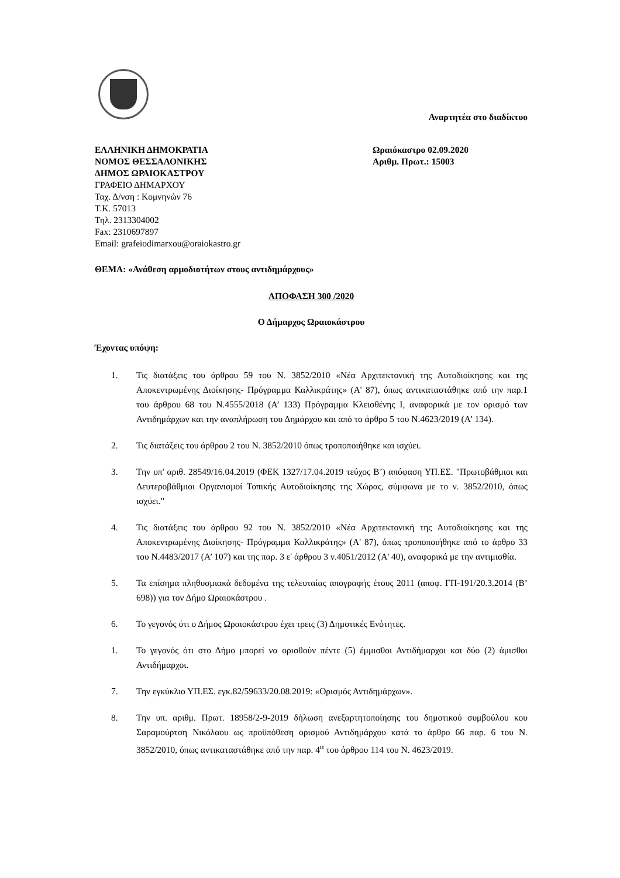Αναρτητέα στο διαδίκτυο
ΕΛΛΗΝΙΚΗ ΔΗΜΟΚΡΑΤΙΑ
ΝΟΜΟΣ ΘΕΣΣΑΛΟΝΙΚΗΣ
ΔΗΜΟΣ ΩΡΑΙΟΚΑΣΤΡΟΥ
ΓΡΑΦΕΙΟ ΔΗΜΑΡΧΟΥ
Ταχ. Δ/νση : Κομνηνών 76
Τ.Κ. 57013
Τηλ. 2313304002
Fax: 2310697897
Email: grafeiodimarxou@oraiokastro.gr
Ωραιόκαστρο 02.09.2020
Αριθμ. Πρωτ.: 15003
ΘΕΜΑ: «Ανάθεση αρμοδιοτήτων στους αντιδημάρχους»
ΑΠΟΦΑΣΗ 300 /2020
Ο Δήμαρχος Ωραιοκάστρου
Έχοντας υπόψη:
1. Τις διατάξεις του άρθρου 59 του Ν. 3852/2010 «Νέα Αρχιτεκτονική της Αυτοδιοίκησης και της Αποκεντρωμένης Διοίκησης- Πρόγραμμα Καλλικράτης» (Α' 87), όπως αντικαταστάθηκε από την παρ.1 του άρθρου 68 του Ν.4555/2018 (Α’ 133) Πρόγραμμα Κλεισθένης Ι, αναφορικά με τον ορισμό των Αντιδημάρχων και την αναπλήρωση του Δημάρχου και από το άρθρο 5 του Ν.4623/2019 (Α' 134).
2. Τις διατάξεις του άρθρου 2 του Ν. 3852/2010 όπως τροποποιήθηκε και ισχύει.
3. Την υπ' αριθ. 28549/16.04.2019 (ΦΕΚ 1327/17.04.2019 τεύχος Β’) απόφαση ΥΠ.ΕΣ. "Πρωτοβάθμιοι και Δευτεροβάθμιοι Οργανισμοί Τοπικής Αυτοδιοίκησης της Χώρας, σύμφωνα με το ν. 3852/2010, όπως ισχύει."
4. Τις διατάξεις του άρθρου 92 του Ν. 3852/2010 «Νέα Αρχιτεκτονική της Αυτοδιοίκησης και της Αποκεντρωμένης Διοίκησης- Πρόγραμμα Καλλικράτης» (Α' 87), όπως τροποποιήθηκε από το άρθρο 33 του Ν.4483/2017 (Α’ 107) και της παρ. 3 ε' άρθρου 3 ν.4051/2012 (Α' 40), αναφορικά με την αντιμισθία.
5. Τα επίσημα πληθυσμιακά δεδομένα της τελευταίας απογραφής έτους 2011 (αποφ. ΓΠ-191/20.3.2014 (Β’ 698)) για τον Δήμο Ωραιοκάστρου .
6. Το γεγονός ότι ο Δήμος Ωραιοκάστρου έχει τρεις (3) Δημοτικές Ενότητες.
1. Το γεγονός ότι στο Δήμο μπορεί να ορισθούν πέντε (5) έμμισθοι Αντιδήμαρχοι και δύο (2) άμισθοι Αντιδήμαρχοι.
7. Την εγκύκλιο ΥΠ.ΕΣ. εγκ.82/59633/20.08.2019: «Ορισμός Αντιδημάρχων».
8. Την υπ. αριθμ. Πρωτ. 18958/2-9-2019 δήλωση ανεξαρτητοποίησης του δημοτικού συμβούλου κου Σαραμούρτση Νικόλαου ως προϋπόθεση ορισμού Αντιδημάρχου κατά το άρθρο 66 παρ. 6 του Ν. 3852/2010, όπως αντικαταστάθηκε από την παρ. 4<sup>α</sup> του άρθρου 114 του Ν. 4623/2019.